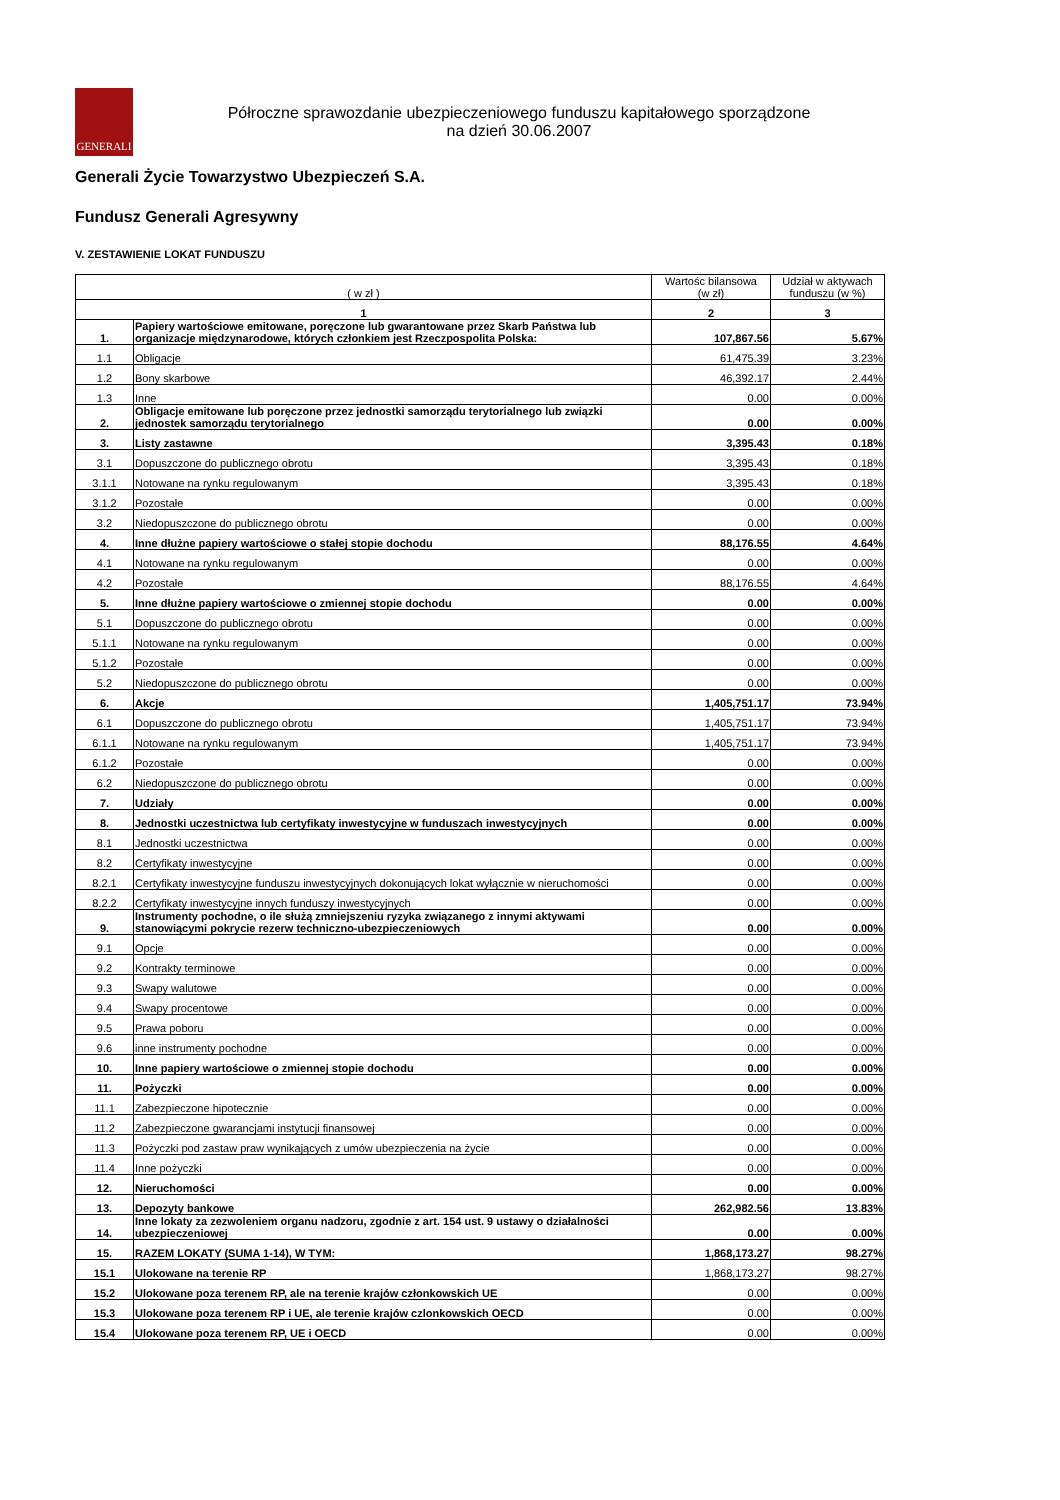GENERALI
Półroczne sprawozdanie ubezpieczeniowego funduszu kapitałowego sporządzone
na dzień 30.06.2007
Generali Życie Towarzystwo Ubezpieczeń S.A.
Fundusz Generali Agresywny
V. ZESTAWIENIE LOKAT FUNDUSZU
| ( w zł ) | | Wartośc bilansowa (w zł) | Udział w aktywach funduszu (w %) |
| --- | --- | --- | --- |
| 1 | | 2 | 3 |
| 1. | Papiery wartościowe emitowane, poręczone lub gwarantowane przez Skarb Państwa lub organizacje międzynarodowe, których członkiem jest Rzeczpospolita Polska: | 107,867.56 | 5.67% |
| 1.1 | Obligacje | 61,475.39 | 3.23% |
| 1.2 | Bony skarbowe | 46,392.17 | 2.44% |
| 1.3 | Inne | 0.00 | 0.00% |
| 2. | Obligacje emitowane lub poręczone przez jednostki samorządu terytorialnego lub związki jednostek samorządu terytorialnego | 0.00 | 0.00% |
| 3. | Listy zastawne | 3,395.43 | 0.18% |
| 3.1 | Dopuszczone do publicznego obrotu | 3,395.43 | 0.18% |
| 3.1.1 | Notowane na rynku regulowanym | 3,395.43 | 0.18% |
| 3.1.2 | Pozostałe | 0.00 | 0.00% |
| 3.2 | Niedopuszczone do publicznego obrotu | 0.00 | 0.00% |
| 4. | Inne dłużne papiery wartościowe o stałej stopie dochodu | 88,176.55 | 4.64% |
| 4.1 | Notowane na rynku regulowanym | 0.00 | 0.00% |
| 4.2 | Pozostałe | 88,176.55 | 4.64% |
| 5. | Inne dłużne papiery wartościowe o zmiennej stopie dochodu | 0.00 | 0.00% |
| 5.1 | Dopuszczone do publicznego obrotu | 0.00 | 0.00% |
| 5.1.1 | Notowane na rynku regulowanym | 0.00 | 0.00% |
| 5.1.2 | Pozostałe | 0.00 | 0.00% |
| 5.2 | Niedopuszczone do publicznego obrotu | 0.00 | 0.00% |
| 6. | Akcje | 1,405,751.17 | 73.94% |
| 6.1 | Dopuszczone do publicznego obrotu | 1,405,751.17 | 73.94% |
| 6.1.1 | Notowane na rynku regulowanym | 1,405,751.17 | 73.94% |
| 6.1.2 | Pozostałe | 0.00 | 0.00% |
| 6.2 | Niedopuszczone do publicznego obrotu | 0.00 | 0.00% |
| 7. | Udziały | 0.00 | 0.00% |
| 8. | Jednostki uczestnictwa lub certyfikaty inwestycyjne w funduszach inwestycyjnych | 0.00 | 0.00% |
| 8.1 | Jednostki uczestnictwa | 0.00 | 0.00% |
| 8.2 | Certyfikaty inwestycyjne | 0.00 | 0.00% |
| 8.2.1 | Certyfikaty inwestycyjne funduszu inwestycyjnych dokonujących lokat wyłącznie w nieruchomości | 0.00 | 0.00% |
| 8.2.2 | Certyfikaty inwestycyjne innych funduszy inwestycyjnych | 0.00 | 0.00% |
| 9. | Instrumenty pochodne, o ile służą zmniejszeniu ryzyka związanego z innymi aktywami stanowiącymi pokrycie rezerw techniczno-ubezpieczeniowych | 0.00 | 0.00% |
| 9.1 | Opcje | 0.00 | 0.00% |
| 9.2 | Kontrakty terminowe | 0.00 | 0.00% |
| 9.3 | Swapy walutowe | 0.00 | 0.00% |
| 9.4 | Swapy procentowe | 0.00 | 0.00% |
| 9.5 | Prawa poboru | 0.00 | 0.00% |
| 9.6 | inne instrumenty pochodne | 0.00 | 0.00% |
| 10. | Inne papiery wartościowe o zmiennej stopie dochodu | 0.00 | 0.00% |
| 11. | Pożyczki | 0.00 | 0.00% |
| 11.1 | Zabezpieczone hipotecznie | 0.00 | 0.00% |
| 11.2 | Zabezpieczone gwarancjami instytucji finansowej | 0.00 | 0.00% |
| 11.3 | Pożyczki pod zastaw praw wynikających z umów ubezpieczenia na życie | 0.00 | 0.00% |
| 11.4 | Inne pożyczki | 0.00 | 0.00% |
| 12. | Nieruchomości | 0.00 | 0.00% |
| 13. | Depozyty bankowe | 262,982.56 | 13.83% |
| 14. | Inne lokaty za zezwoleniem organu nadzoru, zgodnie z art. 154 ust. 9 ustawy o działalności ubezpieczeniowej | 0.00 | 0.00% |
| 15. | RAZEM LOKATY (SUMA 1-14), W TYM: | 1,868,173.27 | 98.27% |
| 15.1 | Ulokowane na terenie RP | 1,868,173.27 | 98.27% |
| 15.2 | Ulokowane poza terenem RP, ale na terenie krajów członkowskich UE | 0.00 | 0.00% |
| 15.3 | Ulokowane poza terenem RP i UE, ale terenie krajów czlonkowskich OECD | 0.00 | 0.00% |
| 15.4 | Ulokowane poza terenem RP, UE i OECD | 0.00 | 0.00% |